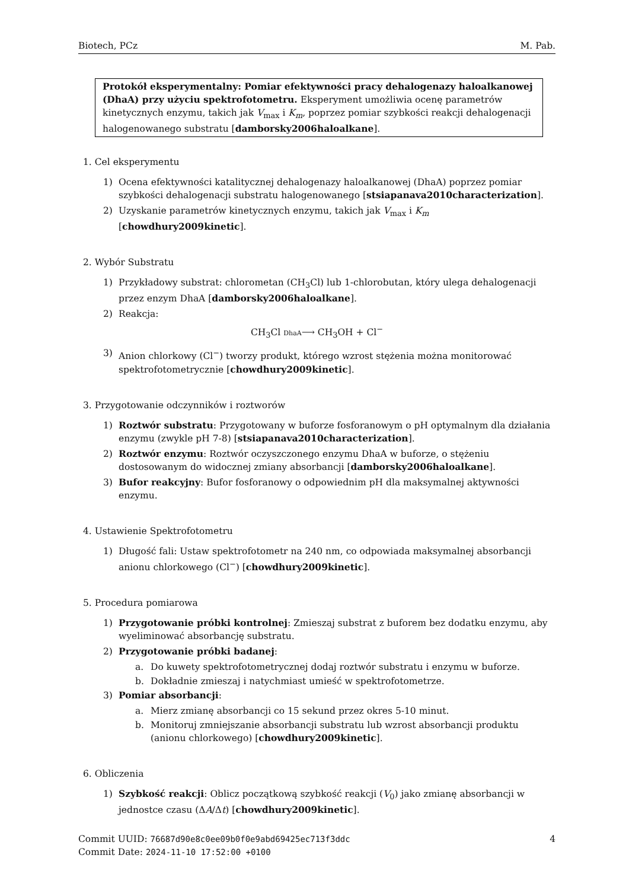Biotech, PCz M. Pab.
Protokół eksperymentalny: Pomiar efektywności pracy dehalogenazy haloalkanowej (DhaA) przy użyciu spektrofotometru. Eksperyment umożliwia ocenę parametrów kinetycznych enzymu, takich jak V<sub>max</sub> i K<sub>m</sub>, poprzez pomiar szybkości reakcji dehalogenacji halogenowanego substratu [damborsky2006haloalkane].
1. Cel eksperymentu
1) Ocena efektywności katalitycznej dehalogenazy haloalkanowej (DhaA) poprzez pomiar szybkości dehalogenacji substratu halogenowanego [stsiapanava2010characterization].
2) Uzyskanie parametrów kinetycznych enzymu, takich jak V<sub>max</sub> i K<sub>m</sub> [chowdhury2009kinetic].
2. Wybór Substratu
1) Przykładowy substrat: chlorometan (CH<sub>3</sub>Cl) lub 1-chlorobutan, który ulega dehalogenacji przez enzym DhaA [damborsky2006haloalkane].
2) Reakcja:
CH<sub>3</sub>Cl DhaA⟶ CH<sub>3</sub>OH + Cl<sup>−</sup>
3) Anion chlorkowy (Cl<sup>−</sup>) tworzy produkt, którego wzrost stężenia można monitorować spektrofotometrycznie [chowdhury2009kinetic].
3. Przygotowanie odczynników i roztworów
1) Roztwór substratu: Przygotowany w buforze fosforanowym o pH optymalnym dla działania enzymu (zwykle pH 7-8) [stsiapanava2010characterization].
2) Roztwór enzymu: Roztwór oczyszczonego enzymu DhaA w buforze, o stężeniu dostosowanym do widocznej zmiany absorbancji [damborsky2006haloalkane].
3) Bufor reakcyjny: Bufor fosforanowy o odpowiednim pH dla maksymalnej aktywności enzymu.
4. Ustawienie Spektrofotometru
1) Długość fali: Ustaw spektrofotometr na 240 nm, co odpowiada maksymalnej absorbancji anionu chlorkowego (Cl<sup>−</sup>) [chowdhury2009kinetic].
5. Procedura pomiarowa
1) Przygotowanie próbki kontrolnej: Zmieszaj substrat z buforem bez dodatku enzymu, aby wyeliminować absorbancję substratu.
2) Przygotowanie próbki badanej:
a. Do kuwety spektrofotometrycznej dodaj roztwór substratu i enzymu w buforze.
b. Dokładnie zmieszaj i natychmiast umieść w spektrofotometrze.
3) Pomiar absorbancji:
a. Mierz zmianę absorbancji co 15 sekund przez okres 5-10 minut.
b. Monitoruj zmniejszanie absorbancji substratu lub wzrost absorbancji produktu (anionu chlorkowego) [chowdhury2009kinetic].
6. Obliczenia
1) Szybkość reakcji: Oblicz początkową szybkość reakcji (V<sub>0</sub>) jako zmianę absorbancji w jednostce czasu (ΔA/Δt) [chowdhury2009kinetic].
Commit UUID: 76687d90e8c0ee09b0f0e9abd69425ec713f3ddc
Commit Date: 2024-11-10 17:52:00 +0100
4